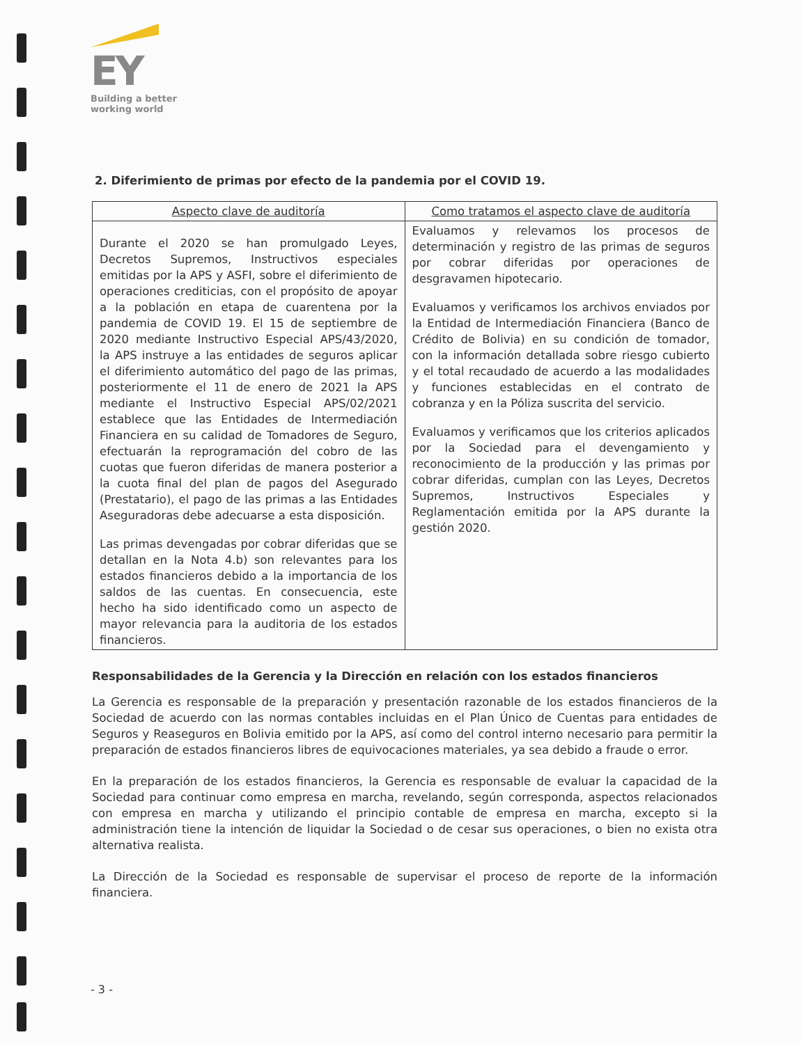EY
Building a better
working world
2. Diferimiento de primas por efecto de la pandemia por el COVID 19.
| Aspecto clave de auditoría | Como tratamos el aspecto clave de auditoría |
| --- | --- |
| Durante el 2020 se han promulgado Leyes, Decretos Supremos, Instructivos especiales emitidas por la APS y ASFI, sobre el diferimiento de operaciones crediticias, con el propósito de apoyar a la población en etapa de cuarentena por la pandemia de COVID 19. El 15 de septiembre de 2020 mediante Instructivo Especial APS/43/2020, la APS instruye a las entidades de seguros aplicar el diferimiento automático del pago de las primas, posteriormente el 11 de enero de 2021 la APS mediante el Instructivo Especial APS/02/2021 establece que las Entidades de Intermediación Financiera en su calidad de Tomadores de Seguro, efectuarán la reprogramación del cobro de las cuotas que fueron diferidas de manera posterior a la cuota final del plan de pagos del Asegurado (Prestatario), el pago de las primas a las Entidades Aseguradoras debe adecuarse a esta disposición. Las primas devengadas por cobrar diferidas que se detallan en la Nota 4.b) son relevantes para los estados financieros debido a la importancia de los saldos de las cuentas. En consecuencia, este hecho ha sido identificado como un aspecto de mayor relevancia para la auditoria de los estados financieros. | Evaluamos y relevamos los procesos de determinación y registro de las primas de seguros por cobrar diferidas por operaciones de desgravamen hipotecario. Evaluamos y verificamos los archivos enviados por la Entidad de Intermediación Financiera (Banco de Crédito de Bolivia) en su condición de tomador, con la información detallada sobre riesgo cubierto y el total recaudado de acuerdo a las modalidades y funciones establecidas en el contrato de cobranza y en la Póliza suscrita del servicio. Evaluamos y verificamos que los criterios aplicados por la Sociedad para el devengamiento y reconocimiento de la producción y las primas por cobrar diferidas, cumplan con las Leyes, Decretos Supremos, Instructivos Especiales y Reglamentación emitida por la APS durante la gestión 2020. |
Responsabilidades de la Gerencia y la Dirección en relación con los estados financieros
La Gerencia es responsable de la preparación y presentación razonable de los estados financieros de la Sociedad de acuerdo con las normas contables incluidas en el Plan Único de Cuentas para entidades de Seguros y Reaseguros en Bolivia emitido por la APS, así como del control interno necesario para permitir la preparación de estados financieros libres de equivocaciones materiales, ya sea debido a fraude o error.
En la preparación de los estados financieros, la Gerencia es responsable de evaluar la capacidad de la Sociedad para continuar como empresa en marcha, revelando, según corresponda, aspectos relacionados con empresa en marcha y utilizando el principio contable de empresa en marcha, excepto si la administración tiene la intención de liquidar la Sociedad o de cesar sus operaciones, o bien no exista otra alternativa realista.
La Dirección de la Sociedad es responsable de supervisar el proceso de reporte de la información financiera.
- 3 -